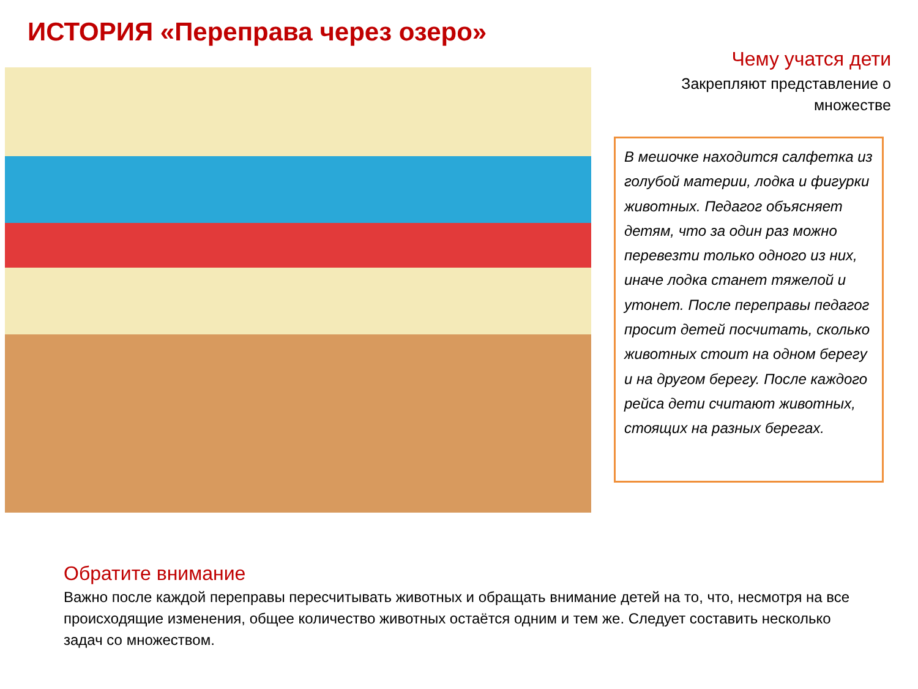ИСТОРИЯ «Переправа через озеро»
Чему учатся дети
Закрепляют представление о множестве
В мешочке находится салфетка из голубой материи, лодка и фигурки животных. Педагог объясняет детям, что за один раз можно перевезти только одного из них, иначе лодка станет тяжелой и утонет. После переправы педагог просит детей посчитать, сколько животных стоит на одном берегу и на другом берегу. После каждого рейса дети считают животных, стоящих на разных берегах.
Обратите внимание
Важно после каждой переправы пересчитывать животных и обращать внимание детей на то, что, несмотря на все происходящие изменения, общее количество животных остаётся одним и тем же. Следует составить несколько задач со множеством.